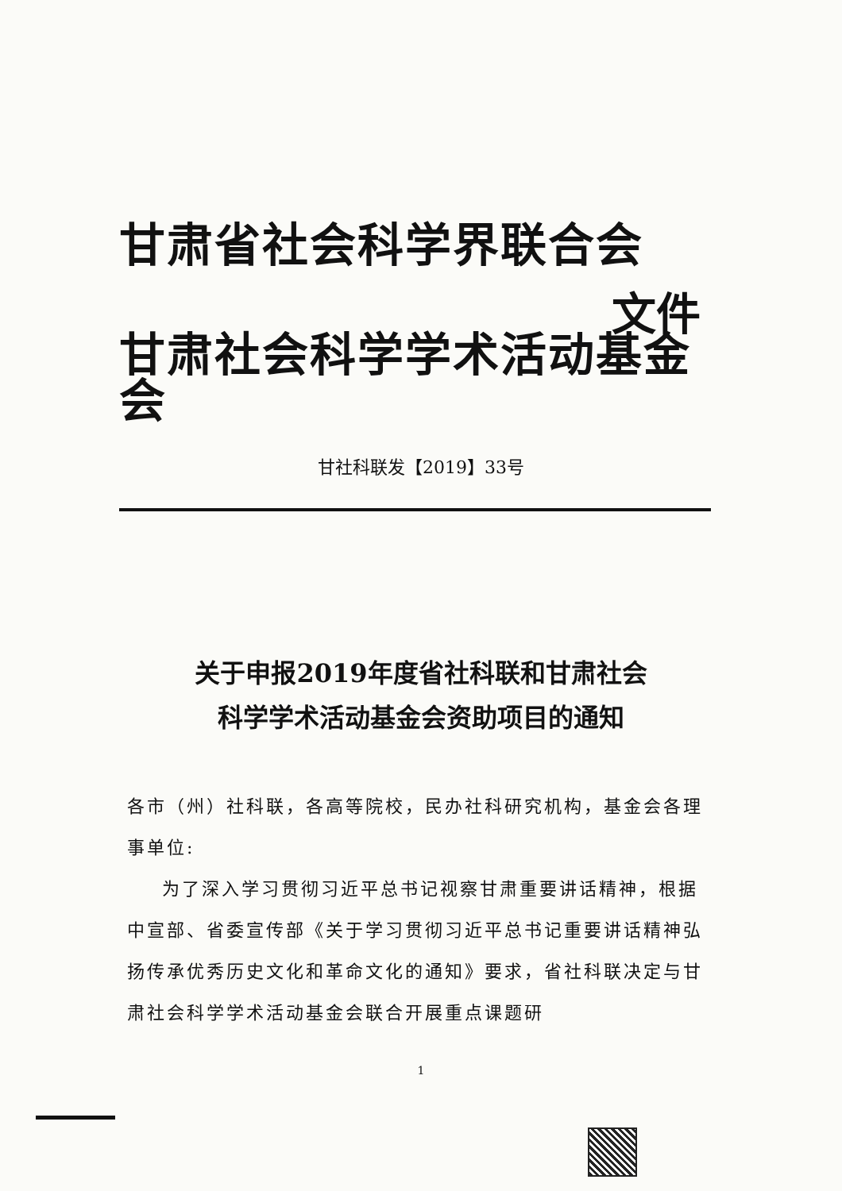甘肃省社会科学界联合会
甘肃社会科学学术活动基金会
文件
甘社科联发【2019】33号
关于申报2019年度省社科联和甘肃社会
科学学术活动基金会资助项目的通知
各市（州）社科联，各高等院校，民办社科研究机构，基金会各理事单位:
为了深入学习贯彻习近平总书记视察甘肃重要讲话精神，根据中宣部、省委宣传部《关于学习贯彻习近平总书记重要讲话精神弘扬传承优秀历史文化和革命文化的通知》要求，省社科联决定与甘肃社会科学学术活动基金会联合开展重点课题研
1